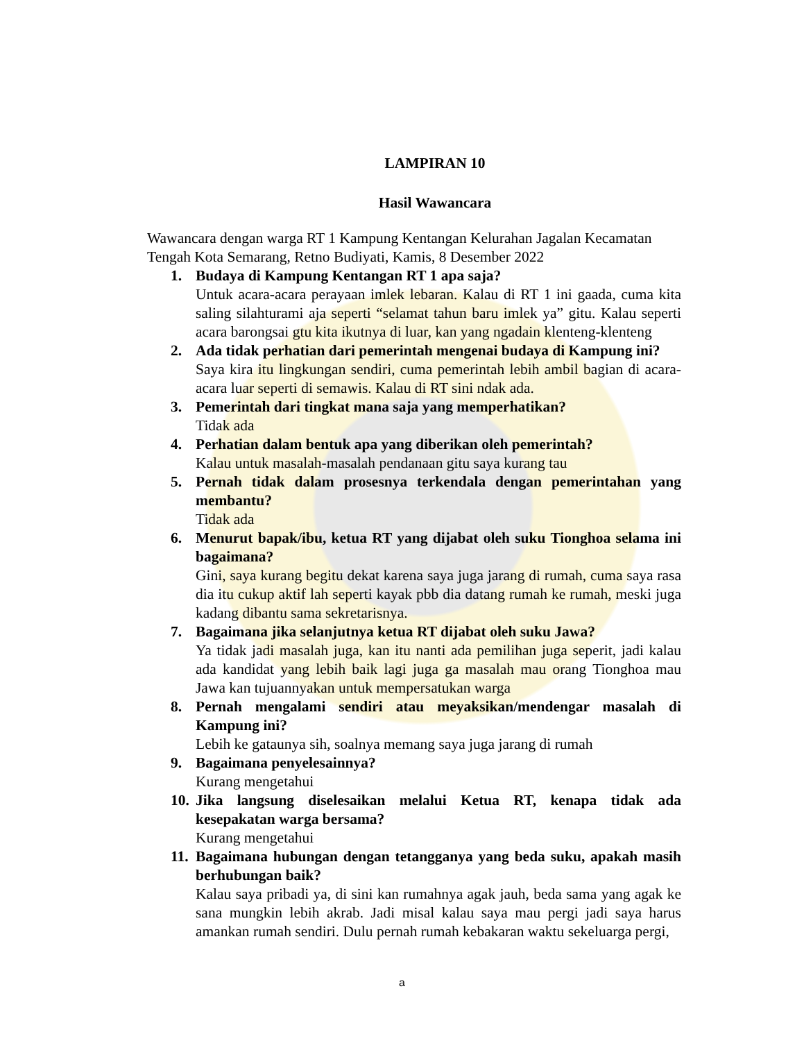LAMPIRAN 10
Hasil Wawancara
Wawancara dengan warga RT 1 Kampung Kentangan Kelurahan Jagalan Kecamatan Tengah Kota Semarang, Retno Budiyati, Kamis, 8 Desember 2022
1. Budaya di Kampung Kentangan RT 1 apa saja?
Untuk acara-acara perayaan imlek lebaran. Kalau di RT 1 ini gaada, cuma kita saling silahturami aja seperti “selamat tahun baru imlek ya” gitu. Kalau seperti acara barongsai gtu kita ikutnya di luar, kan yang ngadain klenteng-klenteng
2. Ada tidak perhatian dari pemerintah mengenai budaya di Kampung ini?
Saya kira itu lingkungan sendiri, cuma pemerintah lebih ambil bagian di acara-acara luar seperti di semawis. Kalau di RT sini ndak ada.
3. Pemerintah dari tingkat mana saja yang memperhatikan?
Tidak ada
4. Perhatian dalam bentuk apa yang diberikan oleh pemerintah?
Kalau untuk masalah-masalah pendanaan gitu saya kurang tau
5. Pernah tidak dalam prosesnya terkendala dengan pemerintahan yang membantu?
Tidak ada
6. Menurut bapak/ibu, ketua RT yang dijabat oleh suku Tionghoa selama ini bagaimana?
Gini, saya kurang begitu dekat karena saya juga jarang di rumah, cuma saya rasa dia itu cukup aktif lah seperti kayak pbb dia datang rumah ke rumah, meski juga kadang dibantu sama sekretarisnya.
7. Bagaimana jika selanjutnya ketua RT dijabat oleh suku Jawa?
Ya tidak jadi masalah juga, kan itu nanti ada pemilihan juga seperit, jadi kalau ada kandidat yang lebih baik lagi juga ga masalah mau orang Tionghoa mau Jawa kan tujuannyakan untuk mempersatukan warga
8. Pernah mengalami sendiri atau meyaksikan/mendengar masalah di Kampung ini?
Lebih ke gataunya sih, soalnya memang saya juga jarang di rumah
9. Bagaimana penyelesainnya?
Kurang mengetahui
10.
Jika langsung diselesaikan melalui Ketua RT, kenapa tidak ada kesepakatan warga bersama?
Kurang mengetahui
11.
Bagaimana hubungan dengan tetangganya yang beda suku, apakah masih berhubungan baik?
Kalau saya pribadi ya, di sini kan rumahnya agak jauh, beda sama yang agak ke sana mungkin lebih akrab. Jadi misal kalau saya mau pergi jadi saya harus amankan rumah sendiri. Dulu pernah rumah kebakaran waktu sekeluarga pergi,
a